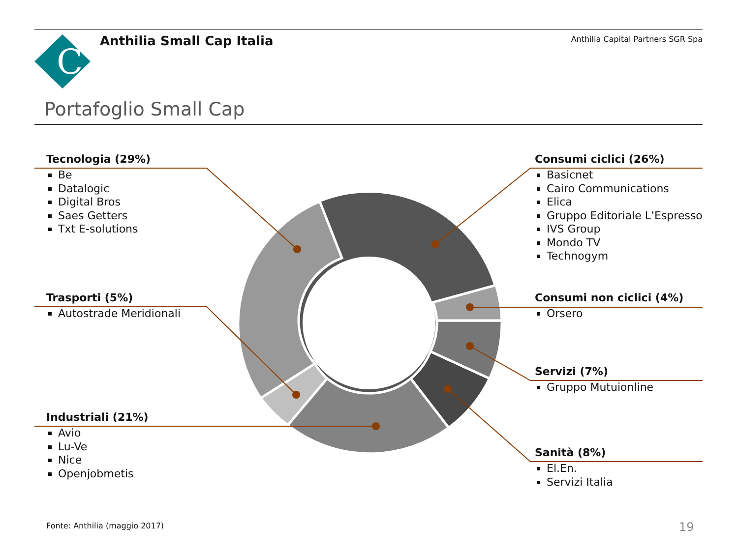C
Anthilia Small Cap Italia
Anthilia Capital Partners SGR Spa
Portafoglio Small Cap
Tecnologia (29%)
Be
Datalogic
Digital Bros
Saes Getters
Txt E-solutions
Trasporti (5%)
Autostrade Meridionali
Industriali (21%)
Avio
Lu-Ve
Nice
Openjobmetis
Consumi ciclici (26%)
Basicnet
Cairo Communications
Elica
Gruppo Editoriale L’Espresso
IVS Group
Mondo TV
Technogym
Consumi non ciclici (4%)
Orsero
Servizi (7%)
Gruppo Mutuionline
Sanità (8%)
El.En.
Servizi Italia
Fonte: Anthilia (maggio 2017) 19